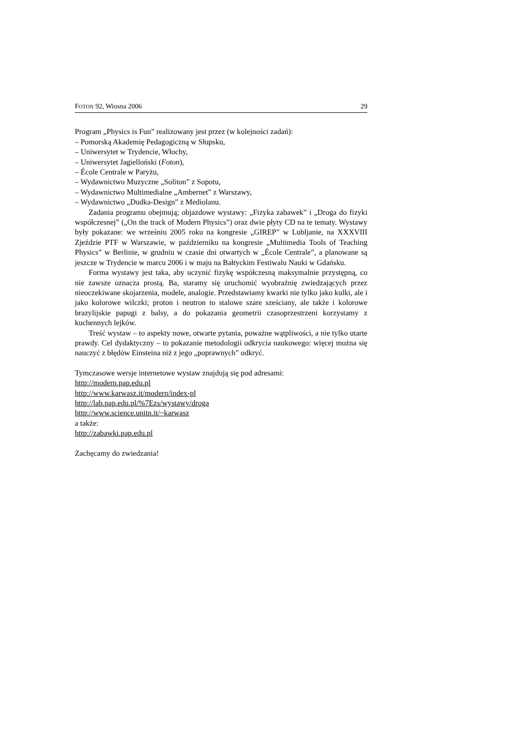FOTON 92, Wiosna 2006 29
Program „Physics is Fun” realizowany jest przez (w kolejności zadań):
– Pomorską Akademię Pedagogiczną w Słupsku,
– Uniwersytet w Trydencie, Włochy,
– Uniwersytet Jagielloński (Foton),
– École Centrale w Paryżu,
– Wydawnictwo Muzyczne „Soliton” z Sopotu,
– Wydawnictwo Multimedialne „Ambernet” z Warszawy,
– Wydawnictwo „Dudka-Design” z Mediolanu.
Zadania programu obejmują; objazdowe wystawy: „Fizyka zabawek” i „Droga do fizyki współczesnej” („On the track of Modern Physics”) oraz dwie płyty CD na te tematy. Wystawy były pokazane: we wrześniu 2005 roku na kongresie „GIREP” w Lubljanie, na XXXVIII Zjeździe PTF w Warszawie, w październiku na kongresie „Multimedia Tools of Teaching Physics” w Berlinie, w grudniu w czasie dni otwartych w „École Centrale”, a planowane są jeszcze w Trydencie w marcu 2006 i w maju na Bałtyckim Festiwalu Nauki w Gdańsku.
Forma wystawy jest taka, aby uczynić fizykę współczesną maksymalnie przystępną, co nie zawsze oznacza prostą. Ba, staramy się uruchomić wyobraźnię zwiedzających przez nieoczekiwane skojarzenia, modele, analogie. Przedstawiamy kwarki nie tylko jako kulki, ale i jako kolorowe wilczki; proton i neutron to stalowe szare sześciany, ale także i kolorowe brazylijskie papugi z balsy, a do pokazania geometrii czasoprzestrzeni korzystamy z kuchennych lejków.
Treść wystaw – to aspekty nowe, otwarte pytania, poważne wątpliwości, a nie tylko utarte prawdy. Cel dydaktyczny – to pokazanie metodologii odkrycia naukowego: więcej można się nauczyć z błędów Einsteina niż z jego „poprawnych” odkryć.
Tymczasowe wersje internetowe wystaw znajdują się pod adresami:
http://modern.pap.edu.pl
http://www.karwasz.it/modern/index-pl
http://lab.pap.edu.pl/%7Ezs/wystawy/droga
http://www.science.unitn.it/~karwasz
a także:
http://zabawki.pap.edu.pl
Zachęcamy do zwiedzania!